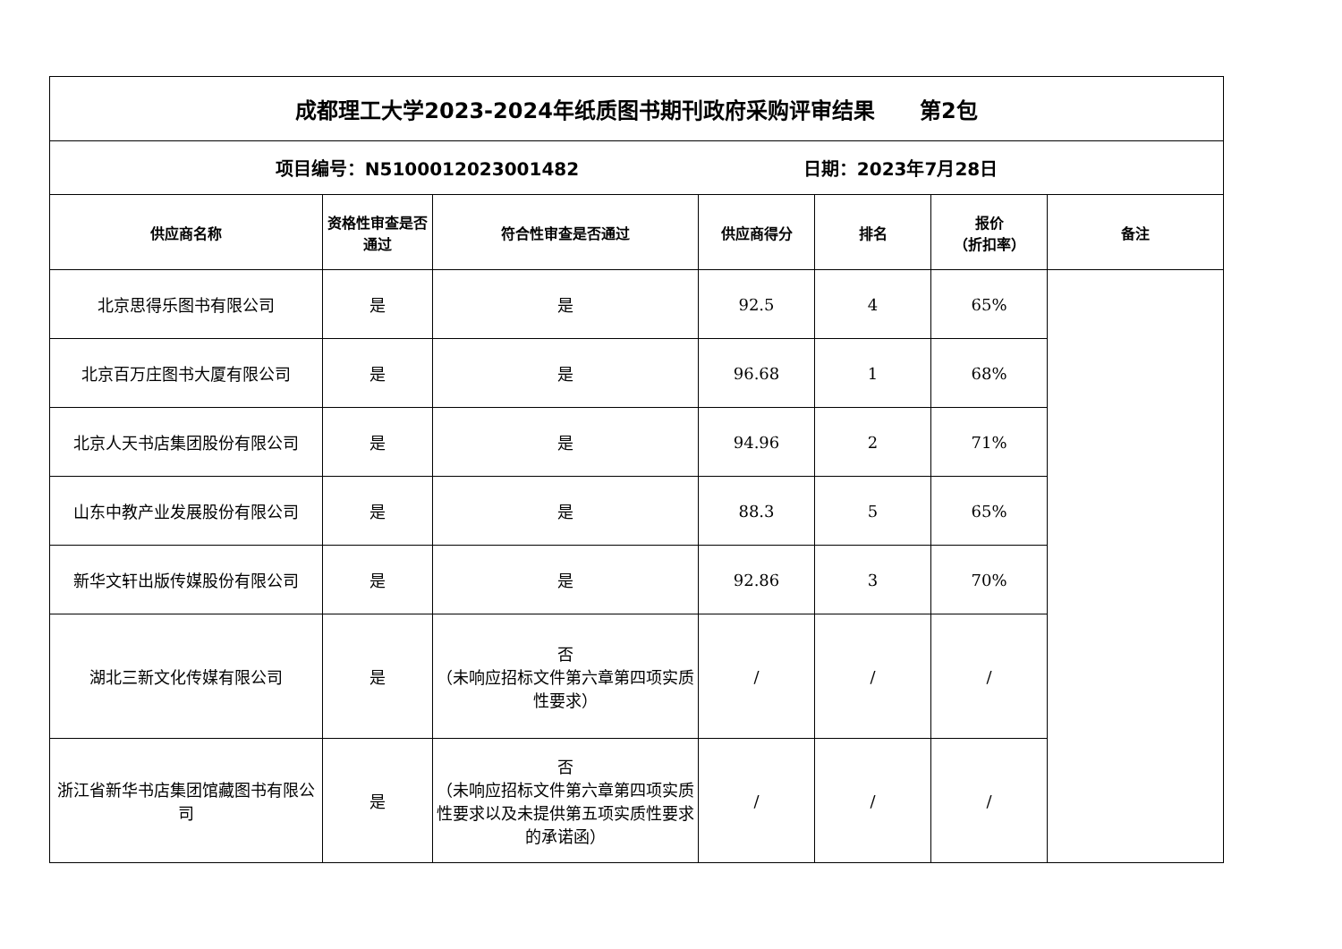| 成都理工大学2023-2024年纸质图书期刊政府采购评审结果 第2包 | | | | | | |
| 项目编号：N5100012023001482 日期：2023年7月28日 | | | | | | |
| 供应商名称 | 资格性审查是否通过 | 符合性审查是否通过 | 供应商得分 | 排名 | 报价 （折扣率） | 备注 |
| 北京思得乐图书有限公司 | 是 | 是 | 92.5 | 4 | 65% | |
| 北京百万庄图书大厦有限公司 | 是 | 是 | 96.68 | 1 | 68% | |
| 北京人天书店集团股份有限公司 | 是 | 是 | 94.96 | 2 | 71% | |
| 山东中教产业发展股份有限公司 | 是 | 是 | 88.3 | 5 | 65% | |
| 新华文轩出版传媒股份有限公司 | 是 | 是 | 92.86 | 3 | 70% | |
| 湖北三新文化传媒有限公司 | 是 | 否 （未响应招标文件第六章第四项实质性要求） | / | / | / | |
| 浙江省新华书店集团馆藏图书有限公司 | 是 | 否 （未响应招标文件第六章第四项实质性要求以及未提供第五项实质性要求的承诺函） | / | / | / | |